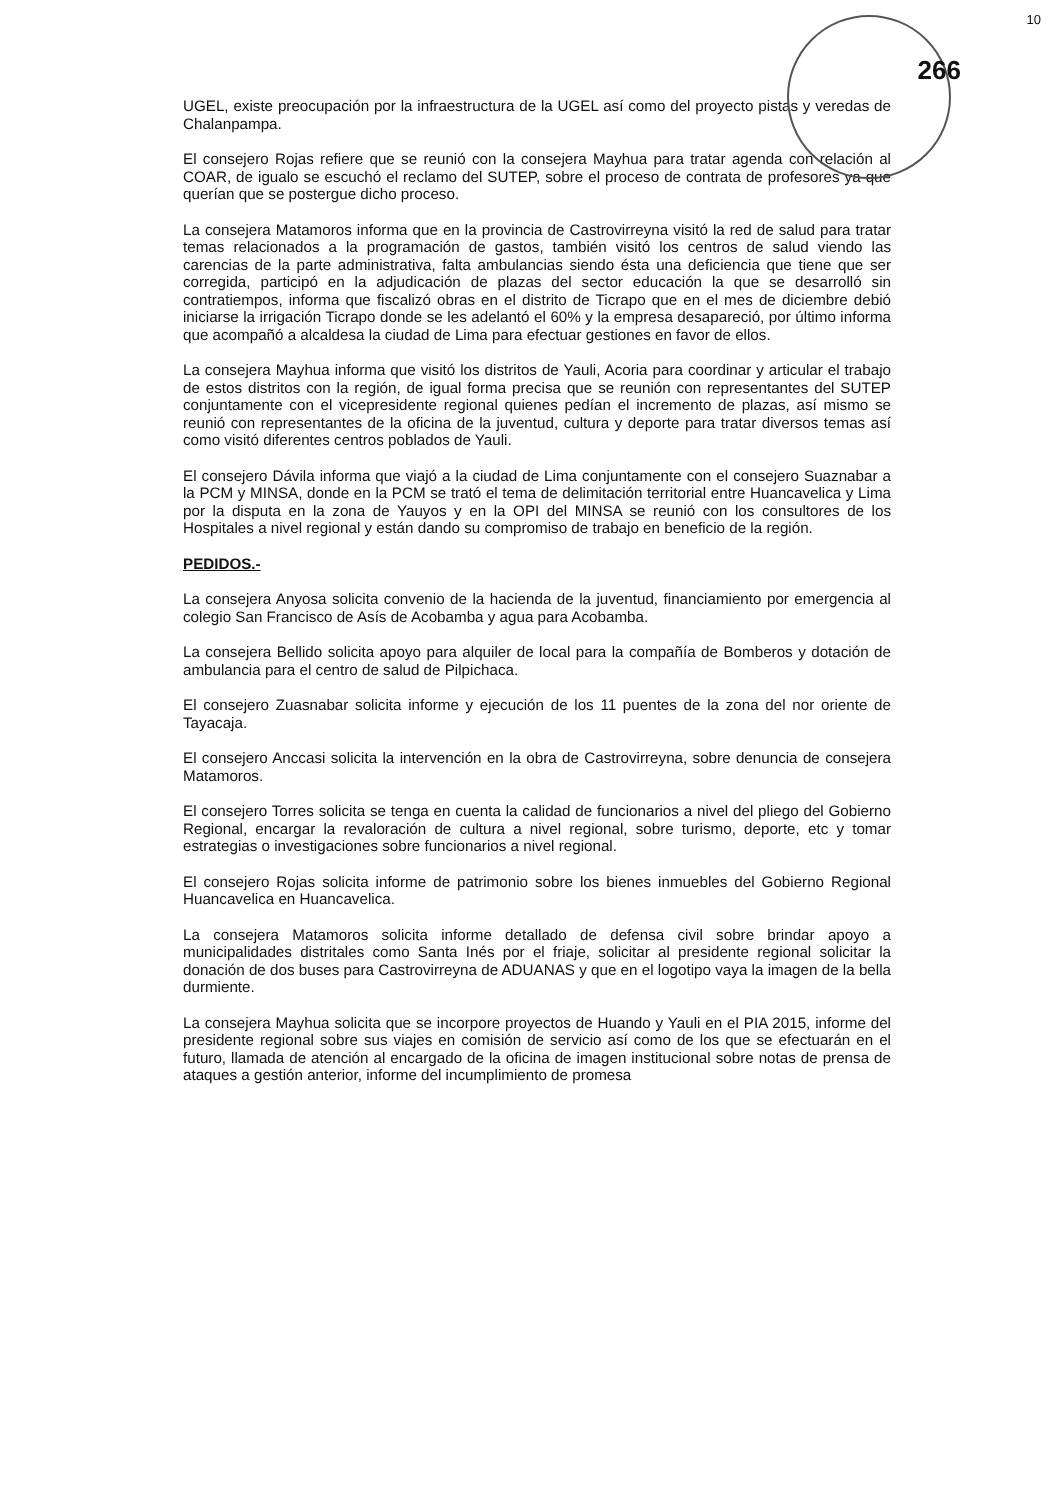10
266
UGEL, existe preocupación por la infraestructura de la UGEL así como del proyecto pistas y veredas de Chalanpampa.
El consejero Rojas refiere que se reunió con la consejera Mayhua para tratar agenda con relación al COAR, de igualo se escuchó el reclamo del SUTEP, sobre el proceso de contrata de profesores ya que querían que se postergue dicho proceso.
La consejera Matamoros informa que en la provincia de Castrovirreyna visitó la red de salud para tratar temas relacionados a la programación de gastos, también visitó los centros de salud viendo las carencias de la parte administrativa, falta ambulancias siendo ésta una deficiencia que tiene que ser corregida, participó en la adjudicación de plazas del sector educación la que se desarrolló sin contratiempos, informa que fiscalizó obras en el distrito de Ticrapo que en el mes de diciembre debió iniciarse la irrigación Ticrapo donde se les adelantó el 60% y la empresa desapareció, por último informa que acompañó a alcaldesa la ciudad de Lima para efectuar gestiones en favor de ellos.
La consejera Mayhua informa que visitó los distritos de Yauli, Acoria para coordinar y articular el trabajo de estos distritos con la región, de igual forma precisa que se reunión con representantes del SUTEP conjuntamente con el vicepresidente regional quienes pedían el incremento de plazas, así mismo se reunió con representantes de la oficina de la juventud, cultura y deporte para tratar diversos temas así como visitó diferentes centros poblados de Yauli.
El consejero Dávila informa que viajó a la ciudad de Lima conjuntamente con el consejero Suaznabar a la PCM y MINSA, donde en la PCM se trató el tema de delimitación territorial entre Huancavelica y Lima por la disputa en la zona de Yauyos y en la OPI del MINSA se reunió con los consultores de los Hospitales a nivel regional y están dando su compromiso de trabajo en beneficio de la región.
PEDIDOS.-
La consejera Anyosa solicita convenio de la hacienda de la juventud, financiamiento por emergencia al colegio San Francisco de Asís de Acobamba y agua para Acobamba.
La consejera Bellido solicita apoyo para alquiler de local para la compañía de Bomberos y dotación de ambulancia para el centro de salud de Pilpichaca.
El consejero Zuasnabar solicita informe y ejecución de los 11 puentes de la zona del nor oriente de Tayacaja.
El consejero Anccasi solicita la intervención en la obra de Castrovirreyna, sobre denuncia de consejera Matamoros.
El consejero Torres solicita se tenga en cuenta la calidad de funcionarios a nivel del pliego del Gobierno Regional, encargar la revaloración de cultura a nivel regional, sobre turismo, deporte, etc y tomar estrategias o investigaciones sobre funcionarios a nivel regional.
El consejero Rojas solicita informe de patrimonio sobre los bienes inmuebles del Gobierno Regional Huancavelica en Huancavelica.
La consejera Matamoros solicita informe detallado de defensa civil sobre brindar apoyo a municipalidades distritales como Santa Inés por el friaje, solicitar al presidente regional solicitar la donación de dos buses para Castrovirreyna de ADUANAS y que en el logotipo vaya la imagen de la bella durmiente.
La consejera Mayhua solicita que se incorpore proyectos de Huando y Yauli en el PIA 2015, informe del presidente regional sobre sus viajes en comisión de servicio así como de los que se efectuarán en el futuro, llamada de atención al encargado de la oficina de imagen institucional sobre notas de prensa de ataques a gestión anterior, informe del incumplimiento de promesa